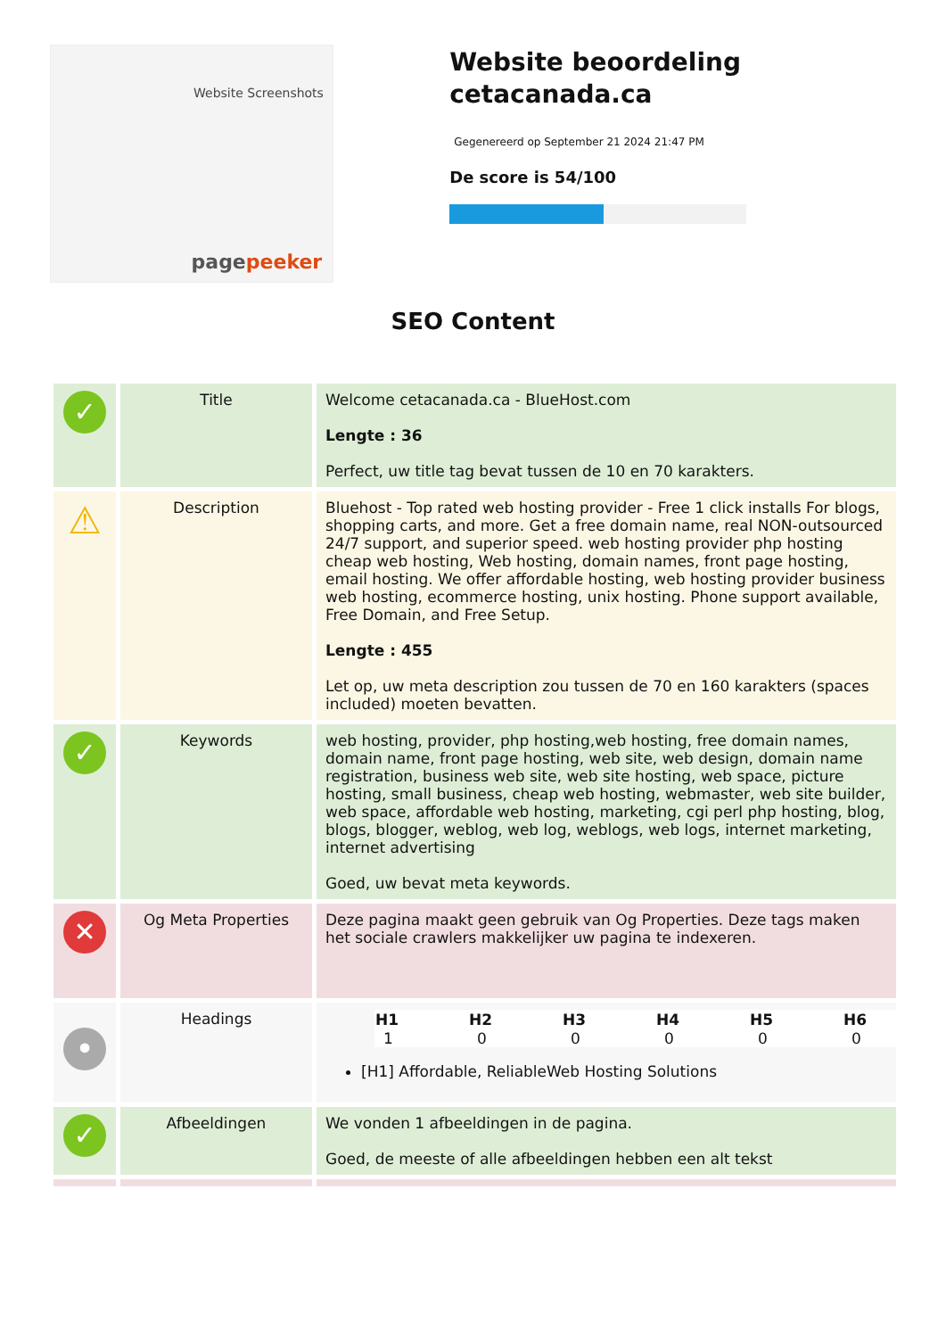Website Screenshots
pagepeeker
Website beoordeling cetacanada.ca
Gegenereerd op September 21 2024 21:47 PM
De score is 54/100
SEO Content
| ✓ | Title | Welcome cetacanada.ca - BlueHost.com Lengte : 36 Perfect, uw title tag bevat tussen de 10 en 70 karakters. |
| ⚠ | Description | Bluehost - Top rated web hosting provider - Free 1 click installs For blogs, shopping carts, and more. Get a free domain name, real NON-outsourced 24/7 support, and superior speed. web hosting provider php hosting cheap web hosting, Web hosting, domain names, front page hosting, email hosting. We offer affordable hosting, web hosting provider business web hosting, ecommerce hosting, unix hosting. Phone support available, Free Domain, and Free Setup. Lengte : 455 Let op, uw meta description zou tussen de 70 en 160 karakters (spaces included) moeten bevatten. |
| ✓ | Keywords | web hosting, provider, php hosting,web hosting, free domain names, domain name, front page hosting, web site, web design, domain name registration, business web site, web site hosting, web space, picture hosting, small business, cheap web hosting, webmaster, web site builder, web space, affordable web hosting, marketing, cgi perl php hosting, blog, blogs, blogger, weblog, web log, weblogs, web logs, internet marketing, internet advertising Goed, uw bevat meta keywords. |
| ✕ | Og Meta Properties | Deze pagina maakt geen gebruik van Og Properties. Deze tags maken het sociale crawlers makkelijker uw pagina te indexeren. |
| • | Headings | / H1 / H2 / H3 / H4 / H5 / H6 / / --- / --- / --- / --- / --- / --- / / 1 / 0 / 0 / 0 / 0 / 0 / [H1] Affordable, ReliableWeb Hosting Solutions |
| ✓ | Afbeeldingen | We vonden 1 afbeeldingen in de pagina. Goed, de meeste of alle afbeeldingen hebben een alt tekst |